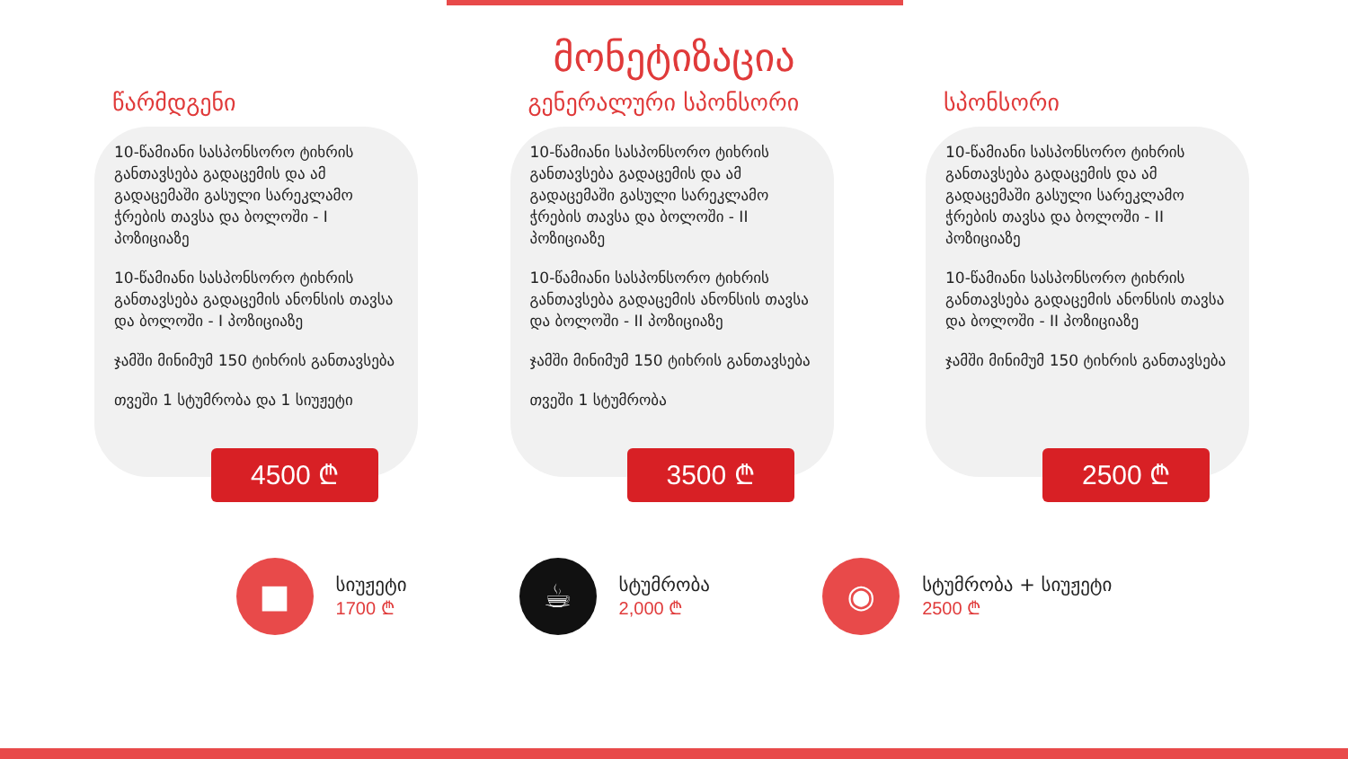მონეტიზაცია
წარმდგენი
10-წამიანი სასპონსორო ტიხრის განთავსება გადაცემის და ამ გადაცემაში გასული სარეკლამო ჭრების თავსა და ბოლოში - I პოზიციაზე
10-წამიანი სასპონსორო ტიხრის განთავსება გადაცემის ანონსის თავსა და ბოლოში - I პოზიციაზე
ჯამში მინიმუმ 150 ტიხრის განთავსება
თვეში 1 სტუმრობა და 1 სიუჟეტი
4500 ₾
გენერალური სპონსორი
10-წამიანი სასპონსორო ტიხრის განთავსება გადაცემის და ამ გადაცემაში გასული სარეკლამო ჭრების თავსა და ბოლოში - II პოზიციაზე
10-წამიანი სასპონსორო ტიხრის განთავსება გადაცემის ანონსის თავსა და ბოლოში - II პოზიციაზე
ჯამში მინიმუმ 150 ტიხრის განთავსება
თვეში 1 სტუმრობა
3500 ₾
სპონსორი
10-წამიანი სასპონსორო ტიხრის განთავსება გადაცემის და ამ გადაცემაში გასული სარეკლამო ჭრების თავსა და ბოლოში - II პოზიციაზე
10-წამიანი სასპონსორო ტიხრის განთავსება გადაცემის ანონსის თავსა და ბოლოში - II პოზიციაზე
ჯამში მინიმუმ 150 ტიხრის განთავსება
2500 ₾
■
სიუჟეტი
1700 ₾
☕
სტუმრობა
2,000 ₾
◉
სტუმრობა + სიუჟეტი
2500 ₾